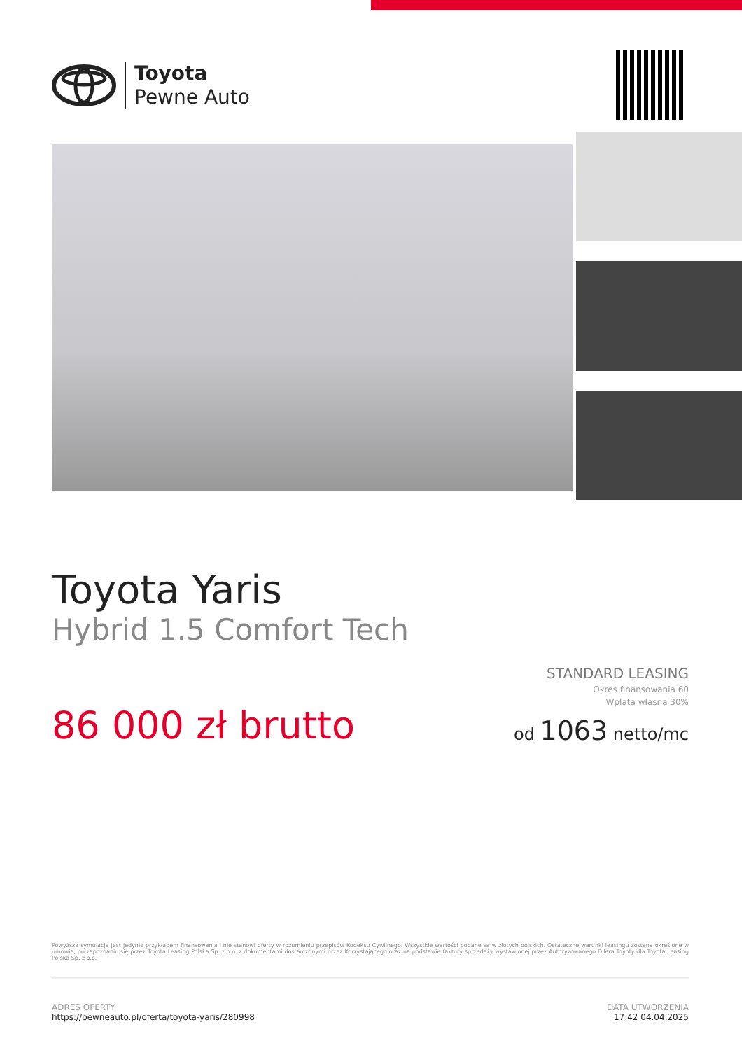Toyota
Pewne Auto
Toyota Yaris
Hybrid 1.5 Comfort Tech
86 000 zł brutto
STANDARD LEASING
Okres finansowania 60
Wpłata własna 30%
od 1063 netto/mc
Powyższa symulacja jest jedynie przykładem finansowania i nie stanowi oferty w rozumieniu przepisów Kodeksu Cywilnego. Wszystkie wartości podane są w złotych polskich. Ostateczne warunki leasingu zostaną określone w umowie, po zapoznaniu się przez Toyota Leasing Polska Sp. z o.o. z dokumentami dostarczonymi przez Korzystającego oraz na podstawie faktury sprzedaży wystawionej przez Autoryzowanego Dilera Toyoty dla Toyota Leasing Polska Sp. z o.o.
ADRES OFERTY
https://pewneauto.pl/oferta/toyota-yaris/280998
DATA UTWORZENIA
17:42 04.04.2025